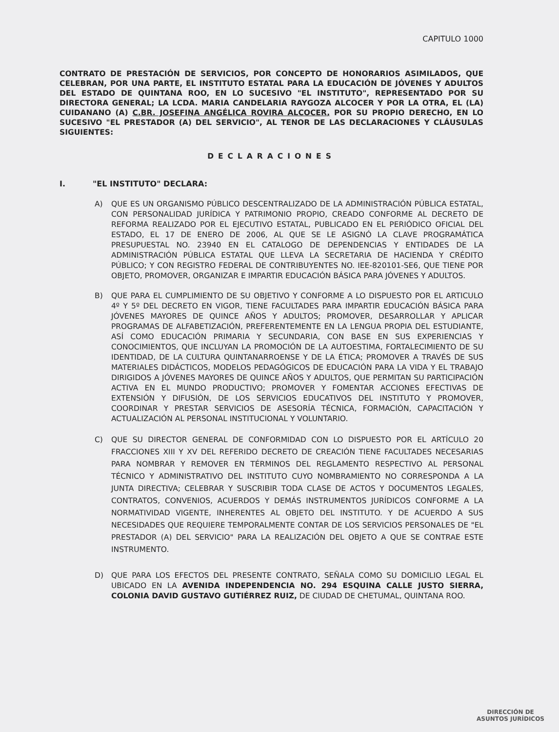CAPITULO 1000
CONTRATO DE PRESTACIÓN DE SERVICIOS, POR CONCEPTO DE HONORARIOS ASIMILADOS, QUE CELEBRAN, POR UNA PARTE, EL INSTITUTO ESTATAL PARA LA EDUCACIÓN DE JÓVENES Y ADULTOS DEL ESTADO DE QUINTANA ROO, EN LO SUCESIVO "EL INSTITUTO", REPRESENTADO POR SU DIRECTORA GENERAL; LA LCDA. MARIA CANDELARIA RAYGOZA ALCOCER Y POR LA OTRA, EL (LA) CUIDANANO (A) C.BR. JOSEFINA ANGÉLICA ROVIRA ALCOCER, POR SU PROPIO DERECHO, EN LO SUCESIVO "EL PRESTADOR (A) DEL SERVICIO", AL TENOR DE LAS DECLARACIONES Y CLÁUSULAS SIGUIENTES:
DECLARACIONES
I. "EL INSTITUTO" DECLARA:
A) QUE ES UN ORGANISMO PÚBLICO DESCENTRALIZADO DE LA ADMINISTRACIÓN PÚBLICA ESTATAL, CON PERSONALIDAD JURÍDICA Y PATRIMONIO PROPIO, CREADO CONFORME AL DECRETO DE REFORMA REALIZADO POR EL EJECUTIVO ESTATAL, PUBLICADO EN EL PERIÓDICO OFICIAL DEL ESTADO, EL 17 DE ENERO DE 2006, AL QUE SE LE ASIGNÓ LA CLAVE PROGRAMÁTICA PRESUPUESTAL NO. 23940 EN EL CATALOGO DE DEPENDENCIAS Y ENTIDADES DE LA ADMINISTRACIÓN PÚBLICA ESTATAL QUE LLEVA LA SECRETARIA DE HACIENDA Y CRÉDITO PÚBLICO; Y CON REGISTRO FEDERAL DE CONTRIBUYENTES NO. IEE-820101-SE6, QUE TIENE POR OBJETO, PROMOVER, ORGANIZAR E IMPARTIR EDUCACIÓN BÁSICA PARA JÓVENES Y ADULTOS.
B) QUE PARA EL CUMPLIMIENTO DE SU OBJETIVO Y CONFORME A LO DISPUESTO POR EL ARTICULO 4º Y 5º DEL DECRETO EN VIGOR, TIENE FACULTADES PARA IMPARTIR EDUCACIÓN BÁSICA PARA JÓVENES MAYORES DE QUINCE AÑOS Y ADULTOS; PROMOVER, DESARROLLAR Y APLICAR PROGRAMAS DE ALFABETIZACIÓN, PREFERENTEMENTE EN LA LENGUA PROPIA DEL ESTUDIANTE, ASÍ COMO EDUCACIÓN PRIMARIA Y SECUNDARIA, CON BASE EN SUS EXPERIENCIAS Y CONOCIMIENTOS, QUE INCLUYAN LA PROMOCIÓN DE LA AUTOESTIMA, FORTALECIMIENTO DE SU IDENTIDAD, DE LA CULTURA QUINTANARROENSE Y DE LA ÉTICA; PROMOVER A TRAVÉS DE SUS MATERIALES DIDÁCTICOS, MODELOS PEDAGÓGICOS DE EDUCACIÓN PARA LA VIDA Y EL TRABAJO DIRIGIDOS A JÓVENES MAYORES DE QUINCE AÑOS Y ADULTOS, QUE PERMITAN SU PARTICIPACIÓN ACTIVA EN EL MUNDO PRODUCTIVO; PROMOVER Y FOMENTAR ACCIONES EFECTIVAS DE EXTENSIÓN Y DIFUSIÓN, DE LOS SERVICIOS EDUCATIVOS DEL INSTITUTO Y PROMOVER, COORDINAR Y PRESTAR SERVICIOS DE ASESORÍA TÉCNICA, FORMACIÓN, CAPACITACIÓN Y ACTUALIZACIÓN AL PERSONAL INSTITUCIONAL Y VOLUNTARIO.
C) QUE SU DIRECTOR GENERAL DE CONFORMIDAD CON LO DISPUESTO POR EL ARTÍCULO 20 FRACCIONES XIII Y XV DEL REFERIDO DECRETO DE CREACIÓN TIENE FACULTADES NECESARIAS PARA NOMBRAR Y REMOVER EN TÉRMINOS DEL REGLAMENTO RESPECTIVO AL PERSONAL TÉCNICO Y ADMINISTRATIVO DEL INSTITUTO CUYO NOMBRAMIENTO NO CORRESPONDA A LA JUNTA DIRECTIVA; CELEBRAR Y SUSCRIBIR TODA CLASE DE ACTOS Y DOCUMENTOS LEGALES, CONTRATOS, CONVENIOS, ACUERDOS Y DEMÁS INSTRUMENTOS JURÍDICOS CONFORME A LA NORMATIVIDAD VIGENTE, INHERENTES AL OBJETO DEL INSTITUTO. Y DE ACUERDO A SUS NECESIDADES QUE REQUIERE TEMPORALMENTE CONTAR DE LOS SERVICIOS PERSONALES DE "EL PRESTADOR (A) DEL SERVICIO" PARA LA REALIZACIÓN DEL OBJETO A QUE SE CONTRAE ESTE INSTRUMENTO.
D) QUE PARA LOS EFECTOS DEL PRESENTE CONTRATO, SEÑALA COMO SU DOMICILIO LEGAL EL UBICADO EN LA AVENIDA INDEPENDENCIA NO. 294 ESQUINA CALLE JUSTO SIERRA, COLONIA DAVID GUSTAVO GUTIÉRREZ RUIZ, DE CIUDAD DE CHETUMAL, QUINTANA ROO.
DIRECCIÓN DE
ASUNTOS JURÍDICOS